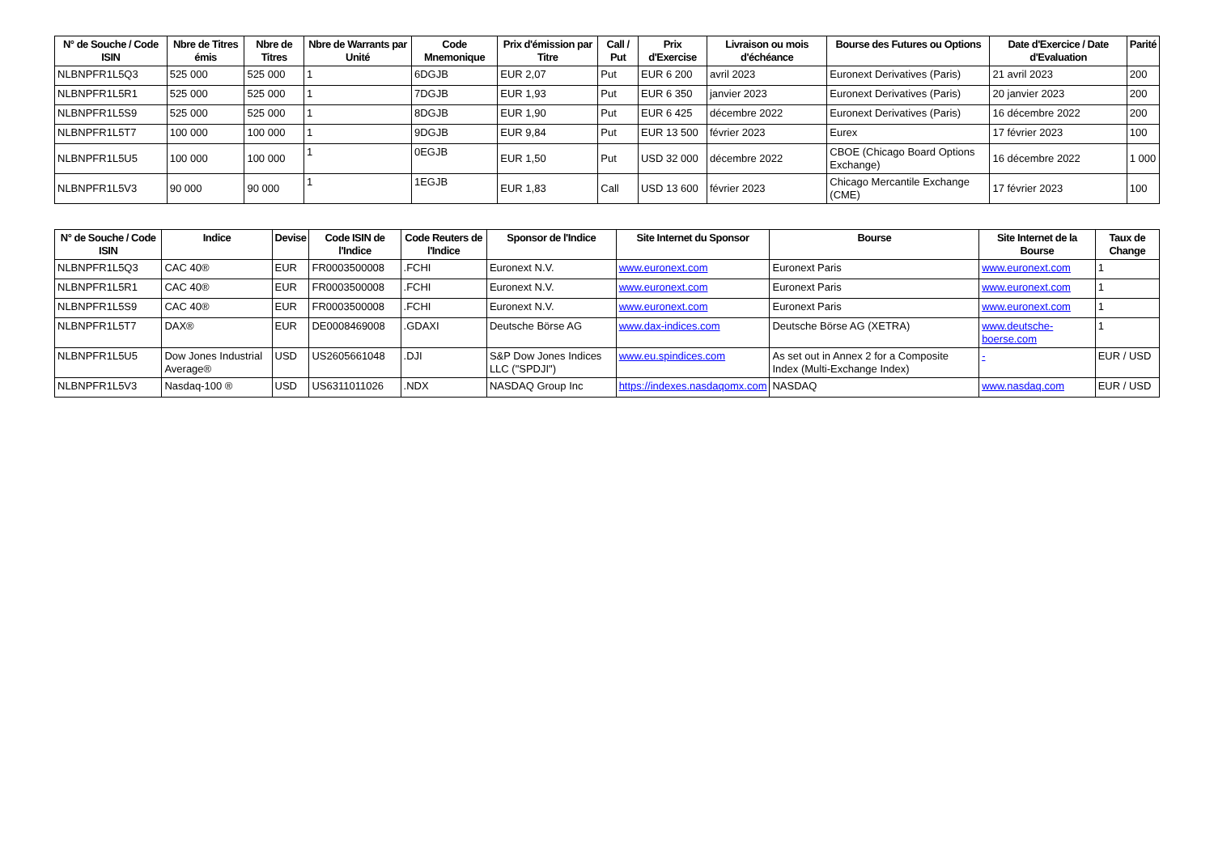| N° de Souche / Code ISIN | Nbre de Titres émis | Nbre de Titres | Nbre de Warrants par Unité | Code Mnemonique | Prix d'émission par Titre | Call / Put | Prix d'Exercise | Livraison ou mois d'échéance | Bourse des Futures ou Options | Date d'Exercice / Date d'Evaluation | Parité |
| --- | --- | --- | --- | --- | --- | --- | --- | --- | --- | --- | --- |
| NLBNPFR1L5Q3 | 525 000 | 525 000 | 1 | 6DGJB | EUR 2,07 | Put | EUR 6 200 | avril 2023 | Euronext Derivatives (Paris) | 21 avril 2023 | 200 |
| NLBNPFR1L5R1 | 525 000 | 525 000 | 1 | 7DGJB | EUR 1,93 | Put | EUR 6 350 | janvier 2023 | Euronext Derivatives (Paris) | 20 janvier 2023 | 200 |
| NLBNPFR1L5S9 | 525 000 | 525 000 | 1 | 8DGJB | EUR 1,90 | Put | EUR 6 425 | décembre 2022 | Euronext Derivatives (Paris) | 16 décembre 2022 | 200 |
| NLBNPFR1L5T7 | 100 000 | 100 000 | 1 | 9DGJB | EUR 9,84 | Put | EUR 13 500 | février 2023 | Eurex | 17 février 2023 | 100 |
| NLBNPFR1L5U5 | 100 000 | 100 000 | 1 | 0EGJB | EUR 1,50 | Put | USD 32 000 | décembre 2022 | CBOE (Chicago Board Options Exchange) | 16 décembre 2022 | 1 000 |
| NLBNPFR1L5V3 | 90 000 | 90 000 | 1 | 1EGJB | EUR 1,83 | Call | USD 13 600 | février 2023 | Chicago Mercantile Exchange (CME) | 17 février 2023 | 100 |
| N° de Souche / Code ISIN | Indice | Devise | Code ISIN de l'Indice | Code Reuters de l'Indice | Sponsor de l'Indice | Site Internet du Sponsor | Bourse | Site Internet de la Bourse | Taux de Change |
| --- | --- | --- | --- | --- | --- | --- | --- | --- | --- |
| NLBNPFR1L5Q3 | CAC 40® | EUR | FR0003500008 | .FCHI | Euronext N.V. | www.euronext.com | Euronext Paris | www.euronext.com | 1 |
| NLBNPFR1L5R1 | CAC 40® | EUR | FR0003500008 | .FCHI | Euronext N.V. | www.euronext.com | Euronext Paris | www.euronext.com | 1 |
| NLBNPFR1L5S9 | CAC 40® | EUR | FR0003500008 | .FCHI | Euronext N.V. | www.euronext.com | Euronext Paris | www.euronext.com | 1 |
| NLBNPFR1L5T7 | DAX® | EUR | DE0008469008 | .GDAXI | Deutsche Börse AG | www.dax-indices.com | Deutsche Börse AG (XETRA) | www.deutsche-boerse.com | 1 |
| NLBNPFR1L5U5 | Dow Jones Industrial Average® | USD | US2605661048 | .DJI | S&P Dow Jones Indices LLC ("SPDJI") | www.eu.spindices.com | As set out in Annex 2 for a Composite Index (Multi-Exchange Index) | - | EUR / USD |
| NLBNPFR1L5V3 | Nasdaq-100 ® | USD | US6311011026 | .NDX | NASDAQ Group Inc | https://indexes.nasdaqomx.com | NASDAQ | www.nasdaq.com | EUR / USD |